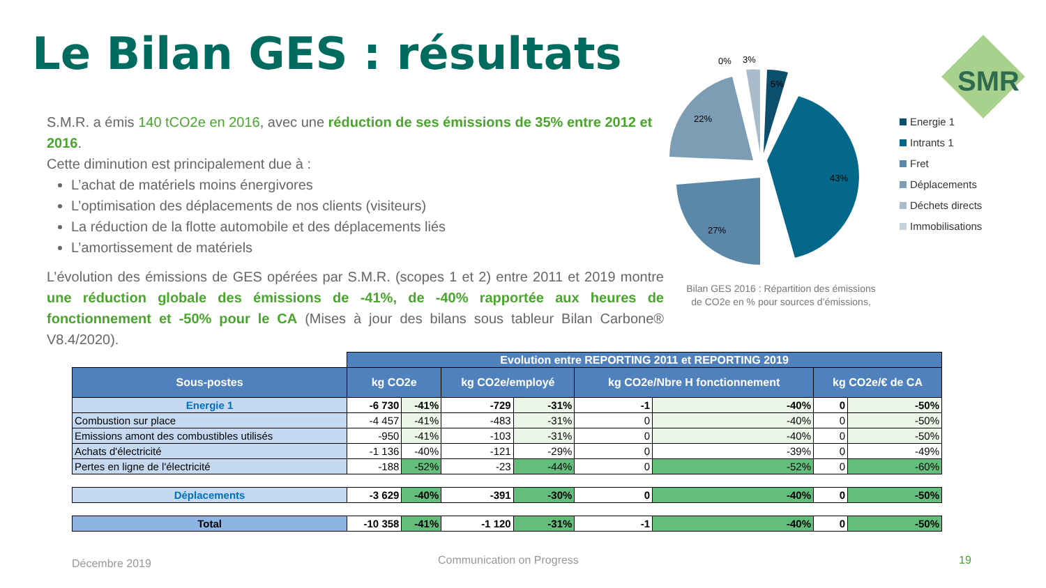Le Bilan GES : résultats
S.M.R. a émis 140 tCO2e en 2016, avec une réduction de ses émissions de 35% entre 2012 et 2016.
Cette diminution est principalement due à :
L’achat de matériels moins énergivores
L’optimisation des déplacements de nos clients (visiteurs)
La réduction de la flotte automobile et des déplacements liés
L’amortissement de matériels
L’évolution des émissions de GES opérées par S.M.R. (scopes 1 et 2) entre 2011 et 2019 montre une réduction globale des émissions de -41%, de -40% rapportée aux heures de fonctionnement et -50% pour le CA (Mises à jour des bilans sous tableur Bilan Carbone® V8.4/2020).
5%
43%
27%
22%
0%
3%
SMR
Energie 1
Intrants 1
Fret
Déplacements
Déchets directs
Immobilisations
Bilan GES 2016 : Répartition des émissions de CO2e en % pour sources d’émissions,
| | Evolution entre REPORTING 2011 et REPORTING 2019 | | | | | | | |
| Sous-postes | kg CO2e | | kg CO2e/employé | | kg CO2e/Nbre H fonctionnement | | kg CO2e/€ de CA | |
| Energie 1 | -6 730 | -41% | -729 | -31% | -1 | -40% | 0 | -50% |
| Combustion sur place | -4 457 | -41% | -483 | -31% | 0 | -40% | 0 | -50% |
| Emissions amont des combustibles utilisés | -950 | -41% | -103 | -31% | 0 | -40% | 0 | -50% |
| Achats d'électricité | -1 136 | -40% | -121 | -29% | 0 | -39% | 0 | -49% |
| Pertes en ligne de l'électricité | -188 | -52% | -23 | -44% | 0 | -52% | 0 | -60% |
| Déplacements | -3 629 | -40% | -391 | -30% | 0 | -40% | 0 | -50% |
| Total | -10 358 | -41% | -1 120 | -31% | -1 | -40% | 0 | -50% |
Décembre 2019 Communication on Progress 19